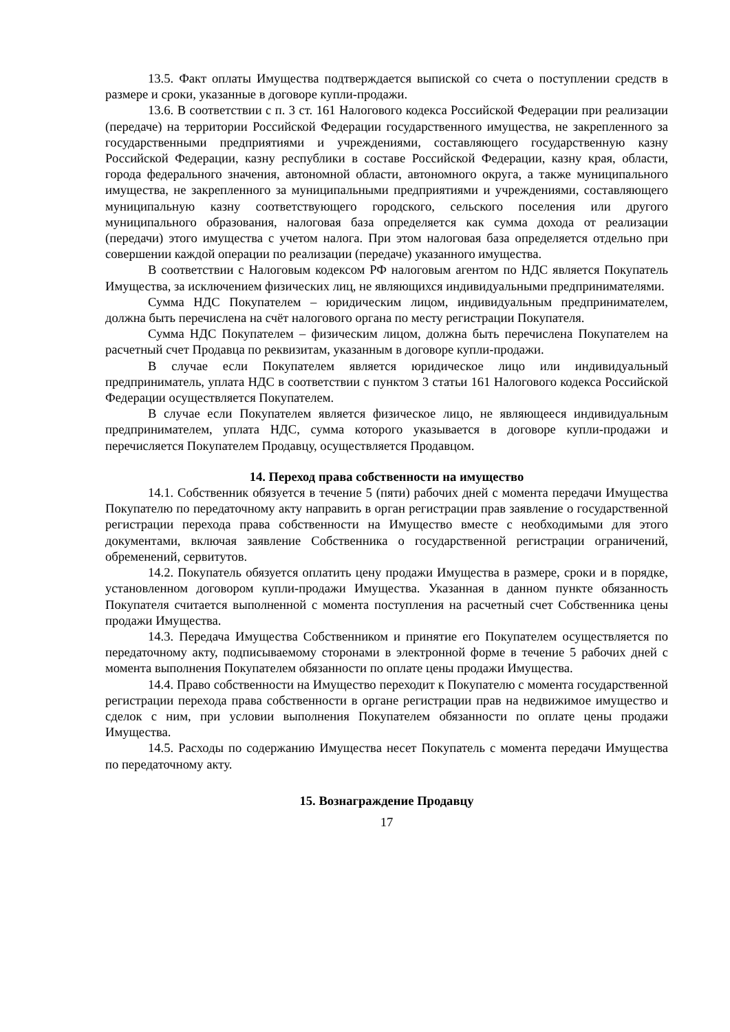13.5. Факт оплаты Имущества подтверждается выпиской со счета о поступлении средств в размере и сроки, указанные в договоре купли-продажи.
13.6. В соответствии с п. 3 ст. 161 Налогового кодекса Российской Федерации при реализации (передаче) на территории Российской Федерации государственного имущества, не закрепленного за государственными предприятиями и учреждениями, составляющего государственную казну Российской Федерации, казну республики в составе Российской Федерации, казну края, области, города федерального значения, автономной области, автономного округа, а также муниципального имущества, не закрепленного за муниципальными предприятиями и учреждениями, составляющего муниципальную казну соответствующего городского, сельского поселения или другого муниципального образования, налоговая база определяется как сумма дохода от реализации (передачи) этого имущества с учетом налога. При этом налоговая база определяется отдельно при совершении каждой операции по реализации (передаче) указанного имущества.
В соответствии с Налоговым кодексом РФ налоговым агентом по НДС является Покупатель Имущества, за исключением физических лиц, не являющихся индивидуальными предпринимателями.
Сумма НДС Покупателем – юридическим лицом, индивидуальным предпринимателем, должна быть перечислена на счёт налогового органа по месту регистрации Покупателя.
Сумма НДС Покупателем – физическим лицом, должна быть перечислена Покупателем на расчетный счет Продавца по реквизитам, указанным в договоре купли-продажи.
В случае если Покупателем является юридическое лицо или индивидуальный предприниматель, уплата НДС в соответствии с пунктом 3 статьи 161 Налогового кодекса Российской Федерации осуществляется Покупателем.
В случае если Покупателем является физическое лицо, не являющееся индивидуальным предпринимателем, уплата НДС, сумма которого указывается в договоре купли-продажи и перечисляется Покупателем Продавцу, осуществляется Продавцом.
14. Переход права собственности на имущество
14.1. Собственник обязуется в течение 5 (пяти) рабочих дней с момента передачи Имущества Покупателю по передаточному акту направить в орган регистрации прав заявление о государственной регистрации перехода права собственности на Имущество вместе с необходимыми для этого документами, включая заявление Собственника о государственной регистрации ограничений, обременений, сервитутов.
14.2. Покупатель обязуется оплатить цену продажи Имущества в размере, сроки и в порядке, установленном договором купли-продажи Имущества. Указанная в данном пункте обязанность Покупателя считается выполненной с момента поступления на расчетный счет Собственника цены продажи Имущества.
14.3. Передача Имущества Собственником и принятие его Покупателем осуществляется по передаточному акту, подписываемому сторонами в электронной форме в течение 5 рабочих дней с момента выполнения Покупателем обязанности по оплате цены продажи Имущества.
14.4. Право собственности на Имущество переходит к Покупателю с момента государственной регистрации перехода права собственности в органе регистрации прав на недвижимое имущество и сделок с ним, при условии выполнения Покупателем обязанности по оплате цены продажи Имущества.
14.5. Расходы по содержанию Имущества несет Покупатель с момента передачи Имущества по передаточному акту.
15. Вознаграждение Продавцу
17